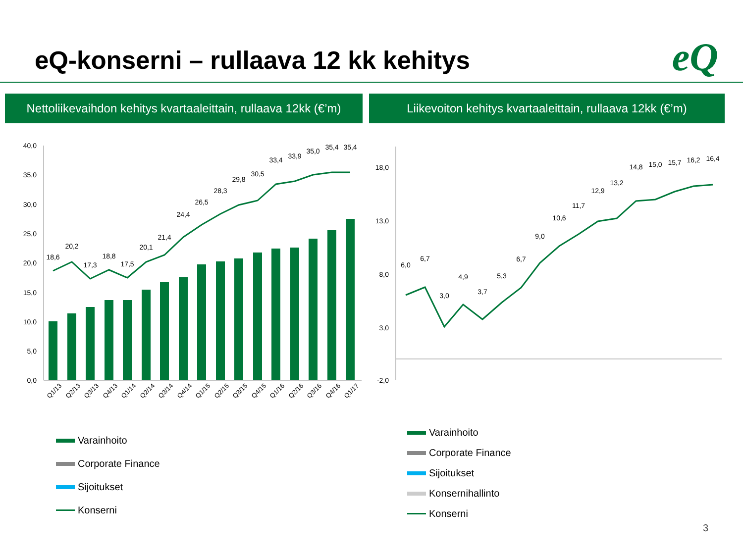eQ-konserni – rullaava 12 kk kehitys
eQ
Nettoliikevaihdon kehitys kvartaaleittain, rullaava 12kk (€’m)
Liikevoiton kehitys kvartaaleittain, rullaava 12kk (€’m)
40,0
35,0
30,0
25,0
20,0
15,0
10,0
5,0
0,0
18,6
20,2
17,3
18,8
17,5
20,1
21,4
24,4
26,5
28,3
29,8
30,5
33,4
33,9
35,0
35,4
35,4
Q1/13
Q2/13
Q3/13
Q4/13
Q1/14
Q2/14
Q3/14
Q4/14
Q1/15
Q2/15
Q3/15
Q4/15
Q1/16
Q2/16
Q3/16
Q4/16
Q1/17
18,0
13,0
8,0
3,0
-2,0
6,0
6,7
3,0
4,9
3,7
5,3
6,7
9,0
10,6
11,7
12,9
13,2
14,8
15,0
15,7
16,2
16,4
Varainhoito
Corporate Finance
Sijoitukset
Konserni
Varainhoito
Corporate Finance
Sijoitukset
Konsernihallinto
Konserni
3